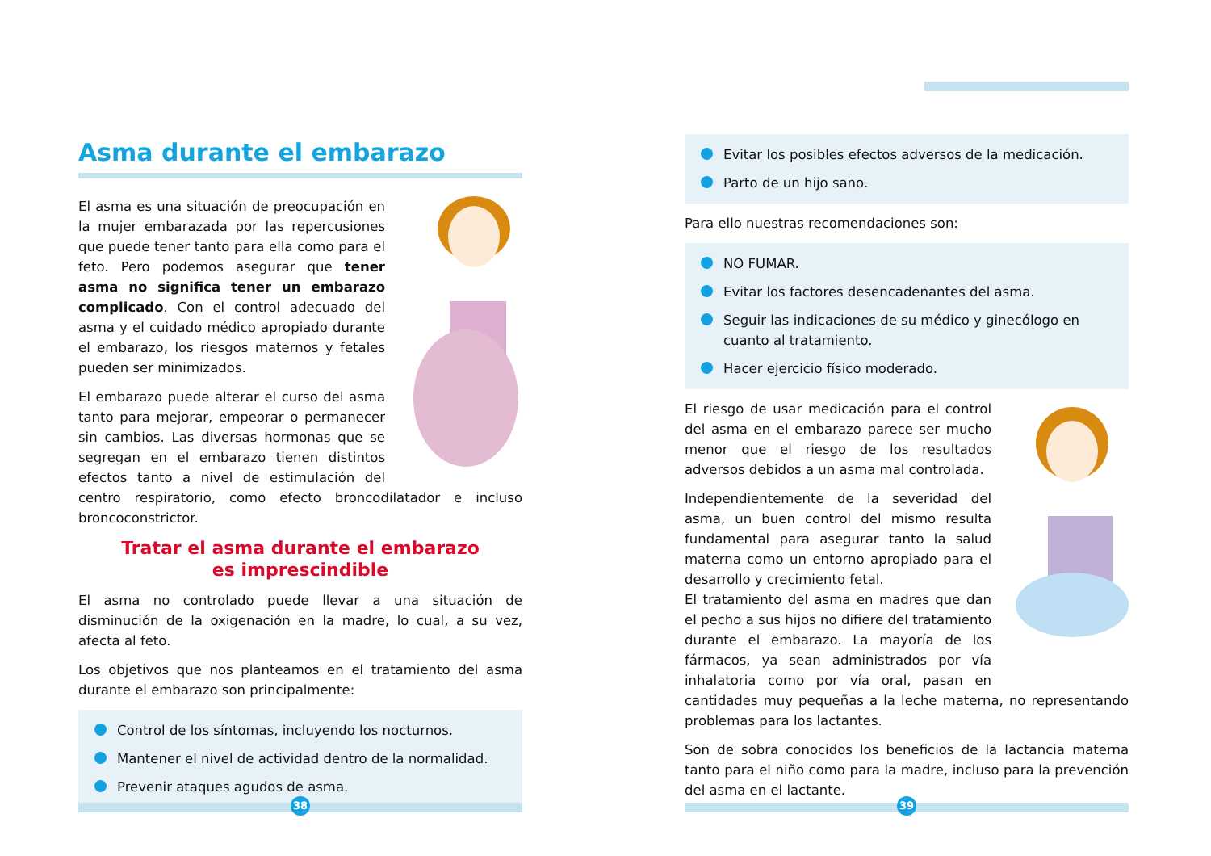Asma durante el embarazo
El asma es una situación de preocupación en la mujer embarazada por las repercusiones que puede tener tanto para ella como para el feto. Pero podemos asegurar que tener asma no significa tener un embarazo complicado. Con el control adecuado del asma y el cuidado médico apropiado durante el embarazo, los riesgos maternos y fetales pueden ser minimizados.
El embarazo puede alterar el curso del asma tanto para mejorar, empeorar o permanecer sin cambios. Las diversas hormonas que se segregan en el embarazo tienen distintos efectos tanto a nivel de estimulación del centro respiratorio, como efecto broncodilatador e incluso broncoconstrictor.
Tratar el asma durante el embarazo
es imprescindible
El asma no controlado puede llevar a una situación de disminución de la oxigenación en la madre, lo cual, a su vez, afecta al feto.
Los objetivos que nos planteamos en el tratamiento del asma durante el embarazo son principalmente:
Control de los síntomas, incluyendo los nocturnos.
Mantener el nivel de actividad dentro de la normalidad.
Prevenir ataques agudos de asma.
Evitar los posibles efectos adversos de la medicación.
Parto de un hijo sano.
Para ello nuestras recomendaciones son:
NO FUMAR.
Evitar los factores desencadenantes del asma.
Seguir las indicaciones de su médico y ginecólogo en cuanto al tratamiento.
Hacer ejercicio físico moderado.
El riesgo de usar medicación para el control del asma en el embarazo parece ser mucho menor que el riesgo de los resultados adversos debidos a un asma mal controlada.
Independientemente de la severidad del asma, un buen control del mismo resulta fundamental para asegurar tanto la salud materna como un entorno apropiado para el desarrollo y crecimiento fetal.
El tratamiento del asma en madres que dan el pecho a sus hijos no difiere del tratamiento durante el embarazo. La mayoría de los fármacos, ya sean administrados por vía inhalatoria como por vía oral, pasan en cantidades muy pequeñas a la leche materna, no representando problemas para los lactantes.
Son de sobra conocidos los beneficios de la lactancia materna tanto para el niño como para la madre, incluso para la prevención del asma en el lactante.
38 39